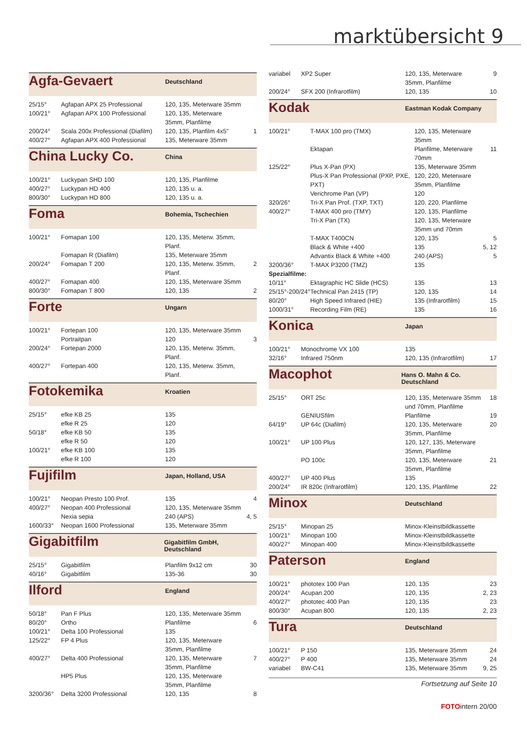marktübersicht 9
Agfa-Gevaert Deutschland
| 25/15° | Agfapan APX 25 Professional | 120, 135, Meterware 35mm | |
| 100/21° | Agfapan APX 100 Professional | 120, 135, Meterware 35mm, Planfilme | |
| 200/24° | Scala 200x Professional (Diafilm) | 120, 135, Planfilm 4x5" | 1 |
| 400/27° | Agfapan APX 400 Professional | 135, Meterware 35mm | |
China Lucky Co. China
| 100/21° | Luckypan SHD 100 | 120, 135, Planfilme | |
| 400/27° | Luckypan HD 400 | 120, 135 u. a. | |
| 800/30° | Luckypan HD 800 | 120, 135 u. a. | |
Foma Bohemia, Tschechien
| 100/21° | Fomapan 100 | 120, 135, Meterw. 35mm, Planf. | |
| | Fomapan R (Diafilm) | 135, Meterware 35mm | |
| 200/24° | Fomapan T 200 | 120, 135, Meterw. 35mm, Planf. | 2 |
| 400/27° | Fomapan 400 | 120, 135, Meterware 35mm | |
| 800/30° | Fomapan T 800 | 120, 135 | 2 |
Forte Ungarn
| 100/21° | Fortepan 100 | 120, 135, Meterware 35mm | |
| | Portraitpan | 120 | 3 |
| 200/24° | Fortepan 2000 | 120, 135, Meterw. 35mm, Planf. | |
| 400/27° | Fortepan 400 | 120, 135, Meterw. 35mm, Planf. | |
Fotokemika Kroatien
| 25/15° | efke KB 25 | 135 | |
| | efke R 25 | 120 | |
| 50/18° | efke KB 50 | 135 | |
| | efke R 50 | 120 | |
| 100/21° | efke KB 100 | 135 | |
| | efke R 100 | 120 | |
Fujifilm Japan, Holland, USA
| 100/21° | Neopan Presto 100 Prof. | 135 | 4 |
| 400/27° | Neopan 400 Professional | 120, 135, Meterware 35mm | |
| | Nexia sepia | 240 (APS) | 4, 5 |
| 1600/33° | Neopan 1600 Professional | 135, Meterware 35mm | |
Gigabitfilm Gigabitfilm GmbH, Deutschland
| 25/15° | Gigabitfilm | Planfilm 9x12 cm | 30 |
| 40/16° | Gigabitfilm | 135-36 | 30 |
Ilford England
| 50/18° | Pan F Plus | 120, 135, Meterware 35mm | |
| 80/20° | Ortho | Planfilme | 6 |
| 100/21° | Delta 100 Professional | 135 | |
| 125/22° | FP 4 Plus | 120, 135, Meterware 35mm, Planfilme | |
| 400/27° | Delta 400 Professional | 120, 135, Meterware 35mm, Planfilme | 7 |
| | HP5 Plus | 120, 135, Meterware 35mm, Planfilme | |
| 3200/36° | Delta 3200 Professional | 120, 135 | 8 |
| variabel | XP2 Super | 120, 135, Meterware 35mm, Planfilme | 9 |
| 200/24° | SFX 200 (Infrarotfilm) | 120, 135 | 10 |
Kodak Eastman Kodak Company
| 100/21° | T-MAX 100 pro (TMX) | 120, 135, Meterware 35mm | |
| | Ektapan | Planfilme, Meterware 70mm | 11 |
| 125/22° | Plus X-Pan (PX) | 135, Meterware 35mm | |
| | Plus-X Pan Professional (PXP, PXE, PXT) | 120, 220, Meterware 35mm, Planfilme | |
| | Verichrome Pan (VP) | 120 | |
| 320/26° | Tri-X Pan Prof. (TXP, TXT) | 120, 220, Planfilme | |
| 400/27° | T-MAX 400 pro (TMY) | 120, 135, Planfilme | |
| | Tri-X Pan (TX) | 120, 135, Meterware 35mm und 70mm | |
| | T-MAX T400CN | 120, 135 | 5 |
| | Black & White +400 | 135 | 5, 12 |
| | Advantix Black & White +400 | 240 (APS) | 5 |
| 3200/36° | T-MAX P3200 (TMZ) | 135 | |
| Spezialfilme: | | | |
| 10/11° | Ektagraphic HC Slide (HCS) | 135 | 13 |
| 25/15°-200/24° | Technical Pan 2415 (TP) | 120, 135 | 14 |
| 80/20° | High Speed Infrared (HIE) | 135 (Infrarotfilm) | 15 |
| 1000/31° | Recording Film (RE) | 135 | 16 |
Konica Japan
| 100/21° | Monochrome VX 100 | 135 | |
| 32/16° | Infrared 750nm | 120, 135 (Infrarotfilm) | 17 |
Macophot Hans O. Mahn & Co. Deutschland
| 25/15° | ORT 25c | 120, 135, Meterware 35mm und 70mm, Planfilme | 18 |
| | GENIUSfilm | Planfilme | 19 |
| 64/19° | UP 64c (Diafilm) | 120, 135, Meterware 35mm, Planfilme | 20 |
| 100/21° | UP 100 Plus | 120, 127, 135, Meterware 35mm, Planfilme | |
| | PO 100c | 120, 135, Meterware 35mm, Planfilme | 21 |
| 400/27° | UP 400 Plus | 135 | |
| 200/24° | IR 820c (Infrarotfilm) | 120, 135, Planfilme | 22 |
Minox Deutschland
| 25/15° | Minopan 25 | Minox-Kleinstbildkassette | |
| 100/21° | Minopan 100 | Minox-Kleinstbildkassette | |
| 400/27° | Minopan 400 | Minox-Kleinstbildkassette | |
Paterson England
| 100/21° | phototex 100 Pan | 120, 135 | 23 |
| 200/24° | Acupan 200 | 120, 135 | 2, 23 |
| 400/27° | phototec 400 Pan | 120, 135 | 23 |
| 800/30° | Acupan 800 | 120, 135 | 2, 23 |
Tura Deutschland
| 100/21° | P 150 | 135, Meterware 35mm | 24 |
| 400/27° | P 400 | 135, Meterware 35mm | 24 |
| variabel | BW-C41 | 135, Meterware 35mm | 9, 25 |
Fortsetzung auf Seite 10
FOTOintern 20/00